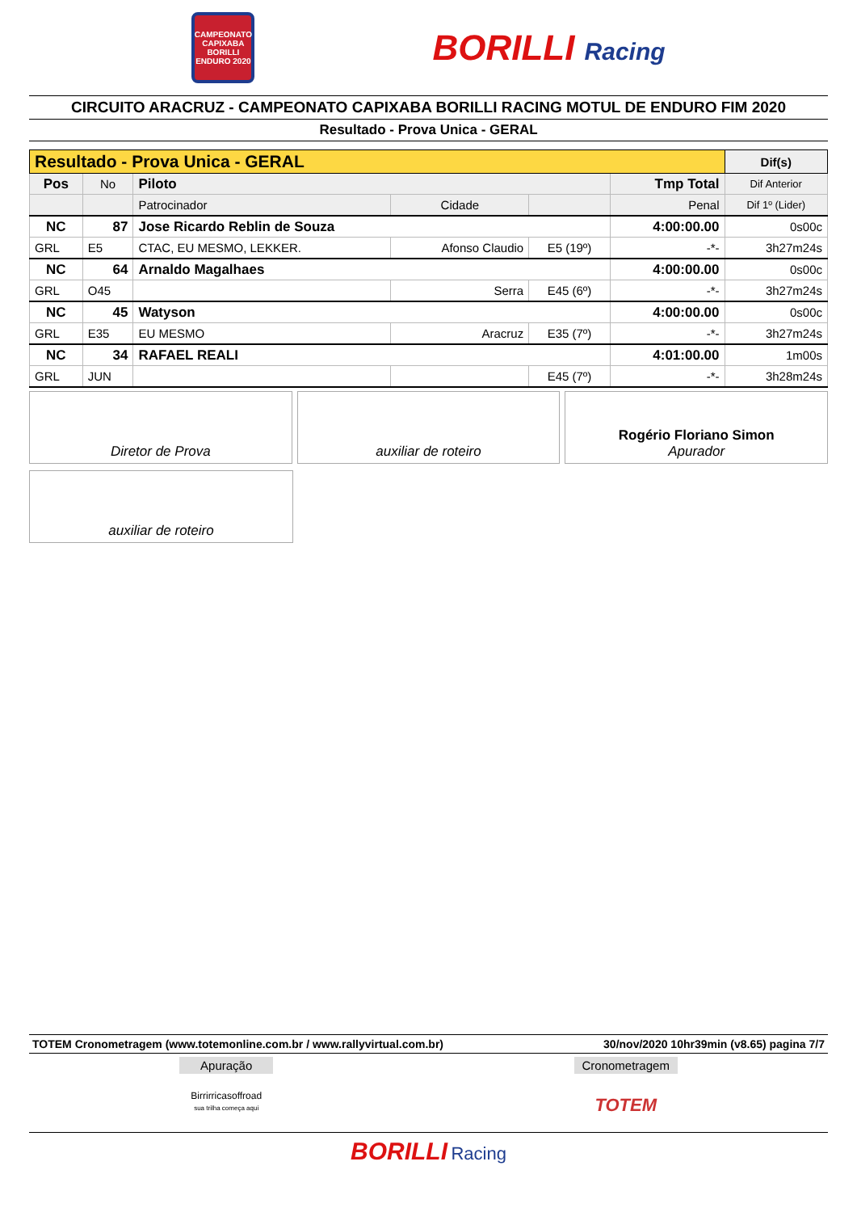CAMPEONATO CAPIXABA BORILLI ENDURO 2020
BORILLI Racing
CIRCUITO ARACRUZ - CAMPEONATO CAPIXABA BORILLI RACING MOTUL DE ENDURO FIM 2020
Resultado - Prova Unica - GERAL
| Resultado - Prova Unica - GERAL | | | | | | Dif(s) |
| --- | --- | --- | --- | --- | --- | --- |
| Pos | No | Piloto | | | Tmp Total | Dif Anterior |
| | | Patrocinador | Cidade | | Penal | Dif 1º (Lider) |
| NC | 87 | Jose Ricardo Reblin de Souza | | | 4:00:00.00 | 0s00c |
| GRL | E5 | CTAC, EU MESMO, LEKKER. | Afonso Claudio | E5 (19º) | -*- | 3h27m24s |
| NC | 64 | Arnaldo Magalhaes | | | 4:00:00.00 | 0s00c |
| GRL | O45 | | Serra | E45 (6º) | -*- | 3h27m24s |
| NC | 45 | Watyson | | | 4:00:00.00 | 0s00c |
| GRL | E35 | EU MESMO | Aracruz | E35 (7º) | -*- | 3h27m24s |
| NC | 34 | RAFAEL REALI | | | 4:01:00.00 | 1m00s |
| GRL | JUN | | | E45 (7º) | -*- | 3h28m24s |
Diretor de Prova auxiliar de roteiro Rogério Floriano Simon
Apurador
auxiliar de roteiro
TOTEM Cronometragem (www.totemonline.com.br / www.rallyvirtual.com.br) 30/nov/2020 10hr39min (v8.65) pagina 7/7
Apuração
Birrirricasoffroad
sua trilha começa aqui
Cronometragem
TOTEM
BORILLI Racing